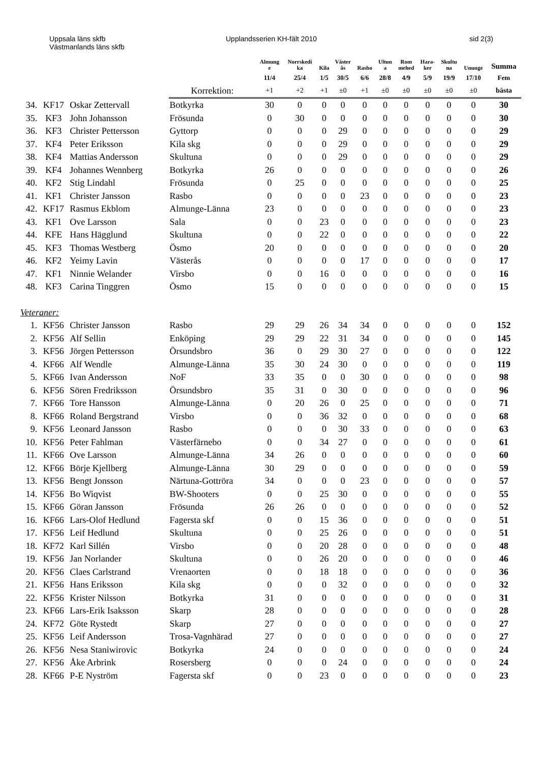Uppsala läns skfb
Västmanlands läns skfb
Upplandsserien KH-fält 2010 sid 2(3)
| | | | | Almung e | Norrskedi ka | Kila | Väster ås | Rasbo | Ultun a | Rom mehed | Hara- ker | Skultu na | Ununge | Summa |
| --- | --- | --- | --- | --- | --- | --- | --- | --- | --- | --- | --- | --- | --- | --- |
| | | | | 11/4 | 25/4 | 1/5 | 30/5 | 6/6 | 28/8 | 4/9 | 5/9 | 19/9 | 17/10 | Fem |
| | | | Korrektion: | +1 | +2 | +1 | ±0 | +1 | ±0 | ±0 | ±0 | ±0 | ±0 | bästa |
| 34. | KF17 | Oskar Zettervall | Botkyrka | 30 | 0 | 0 | 0 | 0 | 0 | 0 | 0 | 0 | 0 | 30 |
| 35. | KF3 | John Johansson | Frösunda | 0 | 30 | 0 | 0 | 0 | 0 | 0 | 0 | 0 | 0 | 30 |
| 36. | KF3 | Christer Pettersson | Gyttorp | 0 | 0 | 0 | 29 | 0 | 0 | 0 | 0 | 0 | 0 | 29 |
| 37. | KF4 | Peter Eriksson | Kila skg | 0 | 0 | 0 | 29 | 0 | 0 | 0 | 0 | 0 | 0 | 29 |
| 38. | KF4 | Mattias Andersson | Skultuna | 0 | 0 | 0 | 29 | 0 | 0 | 0 | 0 | 0 | 0 | 29 |
| 39. | KF4 | Johannes Wennberg | Botkyrka | 26 | 0 | 0 | 0 | 0 | 0 | 0 | 0 | 0 | 0 | 26 |
| 40. | KF2 | Stig Lindahl | Frösunda | 0 | 25 | 0 | 0 | 0 | 0 | 0 | 0 | 0 | 0 | 25 |
| 41. | KF1 | Christer Jansson | Rasbo | 0 | 0 | 0 | 0 | 23 | 0 | 0 | 0 | 0 | 0 | 23 |
| 42. | KF17 | Rasmus Ekblom | Almunge-Länna | 23 | 0 | 0 | 0 | 0 | 0 | 0 | 0 | 0 | 0 | 23 |
| 43. | KF1 | Ove Larsson | Sala | 0 | 0 | 23 | 0 | 0 | 0 | 0 | 0 | 0 | 0 | 23 |
| 44. | KFE | Hans Hägglund | Skultuna | 0 | 0 | 22 | 0 | 0 | 0 | 0 | 0 | 0 | 0 | 22 |
| 45. | KF3 | Thomas Westberg | Ösmo | 20 | 0 | 0 | 0 | 0 | 0 | 0 | 0 | 0 | 0 | 20 |
| 46. | KF2 | Yeimy Lavin | Västerås | 0 | 0 | 0 | 0 | 17 | 0 | 0 | 0 | 0 | 0 | 17 |
| 47. | KF1 | Ninnie Welander | Virsbo | 0 | 0 | 16 | 0 | 0 | 0 | 0 | 0 | 0 | 0 | 16 |
| 48. | KF3 | Carina Tinggren | Ösmo | 15 | 0 | 0 | 0 | 0 | 0 | 0 | 0 | 0 | 0 | 15 |
| Veteraner: | | | | | | | | | | | | | | |
| 1. | KF56 | Christer Jansson | Rasbo | 29 | 29 | 26 | 34 | 34 | 0 | 0 | 0 | 0 | 0 | 152 |
| 2. | KF56 | Alf Sellin | Enköping | 29 | 29 | 22 | 31 | 34 | 0 | 0 | 0 | 0 | 0 | 145 |
| 3. | KF56 | Jörgen Pettersson | Örsundsbro | 36 | 0 | 29 | 30 | 27 | 0 | 0 | 0 | 0 | 0 | 122 |
| 4. | KF66 | Alf Wendle | Almunge-Länna | 35 | 30 | 24 | 30 | 0 | 0 | 0 | 0 | 0 | 0 | 119 |
| 5. | KF66 | Ivan Andersson | NoF | 33 | 35 | 0 | 0 | 30 | 0 | 0 | 0 | 0 | 0 | 98 |
| 6. | KF56 | Sören Fredriksson | Örsundsbro | 35 | 31 | 0 | 30 | 0 | 0 | 0 | 0 | 0 | 0 | 96 |
| 7. | KF66 | Tore Hansson | Almunge-Länna | 0 | 20 | 26 | 0 | 25 | 0 | 0 | 0 | 0 | 0 | 71 |
| 8. | KF66 | Roland Bergstrand | Virsbo | 0 | 0 | 36 | 32 | 0 | 0 | 0 | 0 | 0 | 0 | 68 |
| 9. | KF56 | Leonard Jansson | Rasbo | 0 | 0 | 0 | 30 | 33 | 0 | 0 | 0 | 0 | 0 | 63 |
| 10. | KF56 | Peter Fahlman | Västerfärnebo | 0 | 0 | 34 | 27 | 0 | 0 | 0 | 0 | 0 | 0 | 61 |
| 11. | KF66 | Ove Larsson | Almunge-Länna | 34 | 26 | 0 | 0 | 0 | 0 | 0 | 0 | 0 | 0 | 60 |
| 12. | KF66 | Börje Kjellberg | Almunge-Länna | 30 | 29 | 0 | 0 | 0 | 0 | 0 | 0 | 0 | 0 | 59 |
| 13. | KF56 | Bengt Jonsson | Närtuna-Gottröra | 34 | 0 | 0 | 0 | 23 | 0 | 0 | 0 | 0 | 0 | 57 |
| 14. | KF56 | Bo Wiqvist | BW-Shooters | 0 | 0 | 25 | 30 | 0 | 0 | 0 | 0 | 0 | 0 | 55 |
| 15. | KF66 | Göran Jansson | Frösunda | 26 | 26 | 0 | 0 | 0 | 0 | 0 | 0 | 0 | 0 | 52 |
| 16. | KF66 | Lars-Olof Hedlund | Fagersta skf | 0 | 0 | 15 | 36 | 0 | 0 | 0 | 0 | 0 | 0 | 51 |
| 17. | KF56 | Leif Hedlund | Skultuna | 0 | 0 | 25 | 26 | 0 | 0 | 0 | 0 | 0 | 0 | 51 |
| 18. | KF72 | Karl Sillén | Virsbo | 0 | 0 | 20 | 28 | 0 | 0 | 0 | 0 | 0 | 0 | 48 |
| 19. | KF56 | Jan Norlander | Skultuna | 0 | 0 | 26 | 20 | 0 | 0 | 0 | 0 | 0 | 0 | 46 |
| 20. | KF56 | Claes Carlstrand | Vrenaorten | 0 | 0 | 18 | 18 | 0 | 0 | 0 | 0 | 0 | 0 | 36 |
| 21. | KF56 | Hans Eriksson | Kila skg | 0 | 0 | 0 | 32 | 0 | 0 | 0 | 0 | 0 | 0 | 32 |
| 22. | KF56 | Krister Nilsson | Botkyrka | 31 | 0 | 0 | 0 | 0 | 0 | 0 | 0 | 0 | 0 | 31 |
| 23. | KF66 | Lars-Erik Isaksson | Skarp | 28 | 0 | 0 | 0 | 0 | 0 | 0 | 0 | 0 | 0 | 28 |
| 24. | KF72 | Göte Rystedt | Skarp | 27 | 0 | 0 | 0 | 0 | 0 | 0 | 0 | 0 | 0 | 27 |
| 25. | KF56 | Leif Andersson | Trosa-Vagnhärad | 27 | 0 | 0 | 0 | 0 | 0 | 0 | 0 | 0 | 0 | 27 |
| 26. | KF56 | Nesa Staniwirovic | Botkyrka | 24 | 0 | 0 | 0 | 0 | 0 | 0 | 0 | 0 | 0 | 24 |
| 27. | KF56 | Åke Arbrink | Rosersberg | 0 | 0 | 0 | 24 | 0 | 0 | 0 | 0 | 0 | 0 | 24 |
| 28. | KF66 | P-E Nyström | Fagersta skf | 0 | 0 | 23 | 0 | 0 | 0 | 0 | 0 | 0 | 0 | 23 |